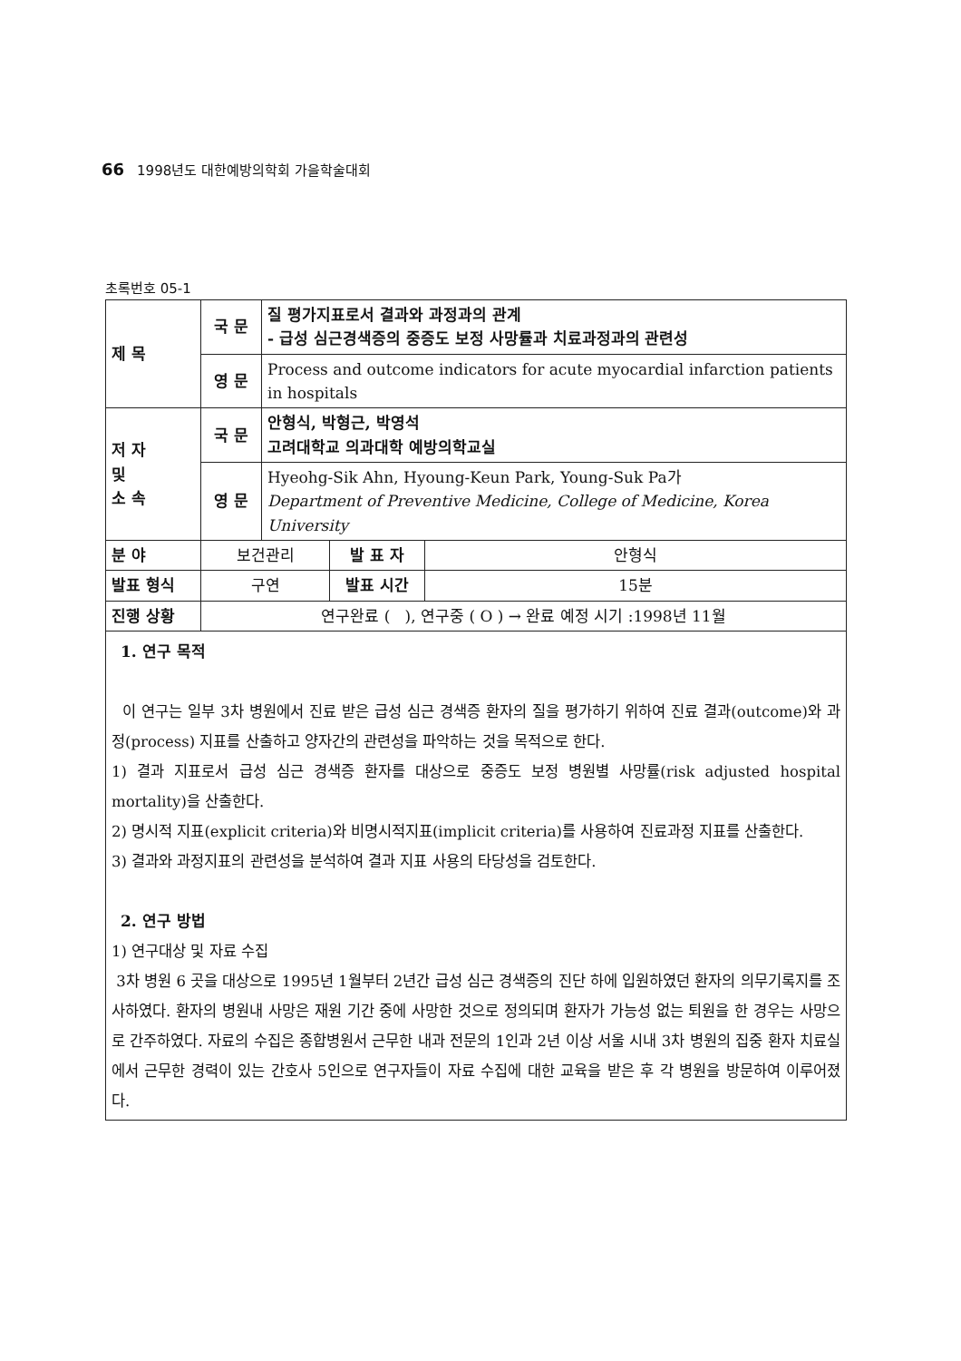66 1998년도 대한예방의학회 가을학술대회
초록번호 05-1
| 제 목 | 국 문 | 질 평가지표로서 결과와 과정과의 관계 - 급성 심근경색증의 중증도 보정 사망률과 치료과정과의 관련성 | | |
| | 영 문 | Process and outcome indicators for acute myocardial infarction patients in hospitals | | |
| 저 자 및 소 속 | 국 문 | 안형식, 박형근, 박영석 고려대학교 의과대학 예방의학교실 | | |
| | 영 문 | Hyeohg-Sik Ahn, Hyoung-Keun Park, Young-Suk Pa가 Department of Preventive Medicine, College of Medicine, Korea University | | |
| 분 야 | 보건관리 | | 발 표 자 | 안형식 |
| 발표 형식 | 구연 | | 발표 시간 | 15분 |
| 진행 상황 | 연구완료 ( ), 연구중 ( O ) → 완료 예정 시기 :1998년 11월 | | | |
1. 연구 목적
이 연구는 일부 3차 병원에서 진료 받은 급성 심근 경색증 환자의 질을 평가하기 위하여 진료 결과(outcome)와 과정(process) 지표를 산출하고 양자간의 관련성을 파악하는 것을 목적으로 한다.
1) 결과 지표로서 급성 심근 경색증 환자를 대상으로 중증도 보정 병원별 사망률(risk adjusted hospital mortality)을 산출한다.
2) 명시적 지표(explicit criteria)와 비명시적지표(implicit criteria)를 사용하여 진료과정 지표를 산출한다.
3) 결과와 과정지표의 관련성을 분석하여 결과 지표 사용의 타당성을 검토한다.
2. 연구 방법
1) 연구대상 및 자료 수집
3차 병원 6 곳을 대상으로 1995년 1월부터 2년간 급성 심근 경색증의 진단 하에 입원하였던 환자의 의무기록지를 조사하였다. 환자의 병원내 사망은 재원 기간 중에 사망한 것으로 정의되며 환자가 가능성 없는 퇴원을 한 경우는 사망으로 간주하였다. 자료의 수집은 종합병원서 근무한 내과 전문의 1인과 2년 이상 서울 시내 3차 병원의 집중 환자 치료실에서 근무한 경력이 있는 간호사 5인으로 연구자들이 자료 수집에 대한 교육을 받은 후 각 병원을 방문하여 이루어졌다.